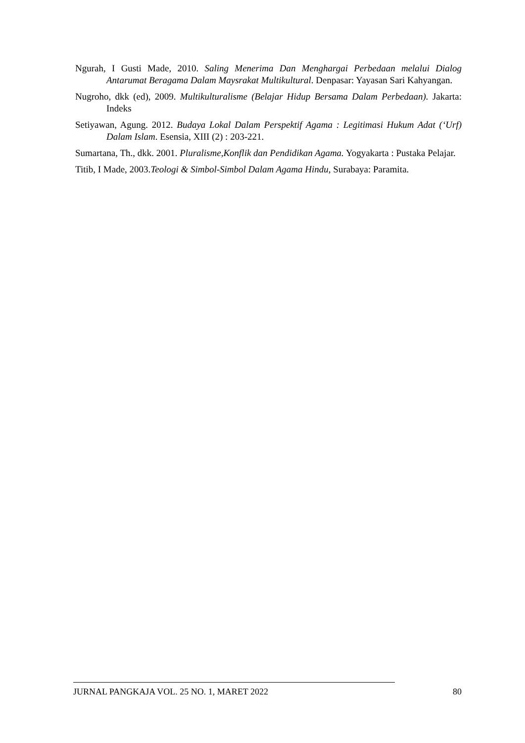Ngurah, I Gusti Made, 2010. Saling Menerima Dan Menghargai Perbedaan melalui Dialog Antarumat Beragama Dalam Maysrakat Multikultural. Denpasar: Yayasan Sari Kahyangan.
Nugroho, dkk (ed), 2009. Multikulturalisme (Belajar Hidup Bersama Dalam Perbedaan). Jakarta: Indeks
Setiyawan, Agung. 2012. Budaya Lokal Dalam Perspektif Agama : Legitimasi Hukum Adat (‘Urf) Dalam Islam. Esensia, XIII (2) : 203-221.
Sumartana, Th., dkk. 2001. Pluralisme,Konflik dan Pendidikan Agama. Yogyakarta : Pustaka Pelajar.
Titib, I Made, 2003.Teologi & Simbol-Simbol Dalam Agama Hindu, Surabaya: Paramita.
JURNAL PANGKAJA VOL. 25 NO. 1, MARET 2022 80